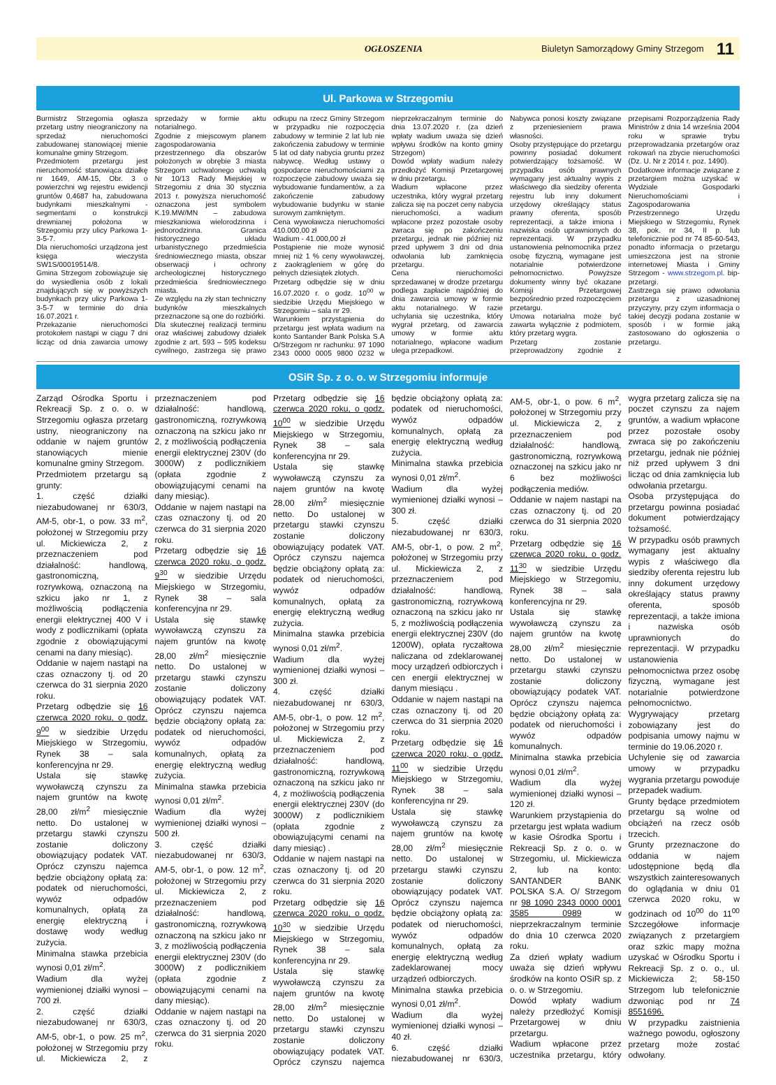OGŁOSZENIA Biuletyn Samorządowy Gminy Strzegom 11
Ul. Parkowa w Strzegomiu
Burmistrz Strzegomia ogłasza przetarg ustny nieograniczony na sprzedaż nieruchomości zabudowanej stanowiącej mienie komunalne gminy Strzegom.
Przedmiotem przetargu jest nieruchomość stanowiąca działkę nr 1649, AM-15, Obr. 3 o powierzchni wg rejestru ewidencji gruntów 0,4687 ha, zabudowana budynkami mieszkalnymi - segmentami o konstrukcji drewnianej położona w Strzegomiu przy ulicy Parkowa 1-3-5-7.
Dla nieruchomości urządzona jest księga wieczysta SW1S/00019514/8.
Gmina Strzegom zobowiązuje się do wysiedlenia osób z lokali znajdujących się w powyższych budynkach przy ulicy Parkowa 1-3-5-7 w terminie do dnia 16.07.2021 r.
Przekazanie nieruchomości protokołem nastąpi w ciągu 7 dni licząc od dnia zawarcia umowy sprzedaży w formie aktu notarialnego.
Zgodnie z miejscowym planem zagospodarowania przestrzennego dla obszarów położonych w obrębie 3 miasta Strzegom uchwalonego uchwałą Nr 10/13 Rady Miejskiej w Strzegomiu z dnia 30 stycznia 2013 r. powyższa nieruchomość oznaczona jest symbolem K.19.MW/MN – zabudowa mieszkaniowa wielorodzinna i jednorodzinna. Granica historycznego układu urbanistycznego przedmieścia średniowiecznego miasta, obszar obserwacji i ochrony archeologicznej historycznego przedmieścia średniowiecznego miasta.
Ze względu na zły stan techniczny budynków mieszkalnych przeznaczone są one do rozbiórki.
Dla skutecznej realizacji terminu oraz właściwej zabudowy działek zgodnie z art. 593 – 595 kodeksu cywilnego, zastrzega się prawo odkupu na rzecz Gminy Strzegom w przypadku nie rozpoczęcia zabudowy w terminie 2 lat lub nie zakończenia zabudowy w terminie 5 lat od daty nabycia gruntu przez nabywcę. Według ustawy o gospodarce nieruchomościami za rozpoczęcie zabudowy uważa się wybudowanie fundamentów, a za zakończenie zabudowy wybudowanie budynku w stanie surowym zamkniętym.
Cena wywoławcza nieruchomości 410.000,00 zł
Wadium - 41.000,00 zł
Postąpienie nie może wynosić mniej niż 1 % ceny wywoławczej, z zaokrągleniem w górę do pełnych dziesiątek złotych.
Przetarg odbędzie się w dniu 16.07.2020 r. o godz. 10<sup>00</sup> w siedzibie Urzędu Miejskiego w Strzegomiu – sala nr 29.
Warunkiem przystąpienia do przetargu jest wpłata wadium na konto Santander Bank Polska S.A O/Strzegom nr rachunku: 97 1090 2343 0000 0005 9800 0232 w nieprzekraczalnym terminie do dnia 13.07.2020 r. (za dzień wpłaty wadium uważa się dzień wpływu środków na konto gminy Strzegom)
Dowód wpłaty wadium należy przedłożyć Komisji Przetargowej w dniu przetargu.
Wadium wpłacone przez uczestnika, który wygrał przetarg zalicza się na poczet ceny nabycia nieruchomości, a wadium wpłacone przez pozostałe osoby zwraca się po zakończeniu przetargu, jednak nie później niż przed upływem 3 dni od dnia odwołania lub zamknięcia przetargu.
Cena nieruchomości sprzedawanej w drodze przetargu podlega zapłacie najpóźniej do dnia zawarcia umowy w formie aktu notarialnego. W razie uchylania się uczestnika, który wygrał przetarg, od zawarcia umowy w formie aktu notarialnego, wpłacone wadium ulega przepadkowi.
Nabywca ponosi koszty związane z przeniesieniem prawa własności.
Osoby przystępujące do przetargu powinny posiadać dokument potwierdzający tożsamość. W przypadku osób prawnych wymagany jest aktualny wypis z właściwego dla siedziby oferenta rejestru lub inny dokument urzędowy określający status prawny oferenta, sposób reprezentacji, a także imiona i nazwiska osób uprawnionych do reprezentacji. W przypadku ustanowienia pełnomocnika przez osobę fizyczną, wymagane jest notarialnie potwierdzone pełnomocnictwo. Powyższe dokumenty winny być okazane Komisji Przetargowej bezpośrednio przed rozpoczęciem przetargu.
Umowa notarialna może być zawarta wyłącznie z podmiotem, który przetarg wygra.
Przetarg zostanie przeprowadzony zgodnie z przepisami Rozporządzenia Rady Ministrów z dnia 14 września 2004 roku w sprawie trybu przeprowadzania przetargów oraz rokowań na zbycie nieruchomości (Dz. U. Nr z 2014 r. poz. 1490).
Dodatkowe informacje związane z przetargiem można uzyskać w Wydziale Gospodarki Nieruchomościami i Zagospodarowania Przestrzennego Urzędu Miejskiego w Strzegomiu, Rynek 38, pok. nr 34, II p. lub telefonicznie pod nr 74 85-60-543, ponadto informacja o przetargu umieszczona jest na stronie internetowej Miasta i Gminy Strzegom - www.strzegom.pl. bip-przetargi.
Zastrzega się prawo odwołania przetargu z uzasadnionej przyczyny, przy czym informacja o takiej decyzji podana zostanie w sposób i w formie jaką zastosowano do ogłoszenia o przetargu.
OSiR Sp. z o. o. w Strzegomiu informuje
Zarząd Ośrodka Sportu i Rekreacji Sp. z o. o. w Strzegomiu ogłasza przetarg ustny, nieograniczony na oddanie w najem gruntów stanowiących mienie komunalne gminy Strzegom.
Przedmiotem przetargu są grunty:
1. część działki niezabudowanej nr 630/3, AM-5, obr-1, o pow. 33 m<sup>2</sup>, położonej w Strzegomiu przy ul. Mickiewicza 2, z przeznaczeniem pod działalność: handlową, gastronomiczną, rozrywkową, oznaczoną na szkicu jako nr 1, z możliwością podłączenia energii elektrycznej 400 V i wody z podlicznikami (opłata zgodnie z obowiązującymi cenami na dany miesiąc).
Oddanie w najem nastąpi na czas oznaczony tj. od 20 czerwca do 31 sierpnia 2020 roku.
Przetarg odbędzie się 16 czerwca 2020 roku, o godz. 9<sup>00</sup> w siedzibie Urzędu Miejskiego w Strzegomiu, Rynek 38 – sala konferencyjna nr 29.
Ustala się stawkę wywoławczą czynszu za najem gruntów na kwotę 28,00 zł/m<sup>2</sup> miesięcznie netto. Do ustalonej w przetargu stawki czynszu zostanie doliczony obowiązujący podatek VAT. Oprócz czynszu najemca będzie obciążony opłatą za: podatek od nieruchomości, wywóz odpadów komunalnych, opłatą za energię elektryczną i dostawę wody według zużycia.
Minimalna stawka przebicia wynosi 0,01 zł/m<sup>2</sup>.
Wadium dla wyżej wymienionej działki wynosi – 700 zł.
2. część działki niezabudowanej nr 630/3, AM-5, obr-1, o pow. 25 m<sup>2</sup>, położonej w Strzegomiu przy ul. Mickiewicza 2, z przeznaczeniem pod działalność: handlową, gastronomiczną, rozrywkową oznaczoną na szkicu jako nr 2, z możliwością podłączenia energii elektrycznej 230V (do 3000W) z podlicznikiem (opłata zgodnie z obowiązującymi cenami na dany miesiąc).
Oddanie w najem nastąpi na czas oznaczony tj. od 20 czerwca do 31 sierpnia 2020 roku.
Przetarg odbędzie się 16 czerwca 2020 roku, o godz. 9<sup>30</sup> w siedzibie Urzędu Miejskiego w Strzegomiu, Rynek 38 – sala konferencyjna nr 29.
Ustala się stawkę wywoławczą czynszu za najem gruntów na kwotę 28,00 zł/m<sup>2</sup> miesięcznie netto. Do ustalonej w przetargu stawki czynszu zostanie doliczony obowiązujący podatek VAT. Oprócz czynszu najemca będzie obciążony opłatą za: podatek od nieruchomości, wywóz odpadów komunalnych, opłatą za energię elektryczną według zużycia.
Minimalna stawka przebicia wynosi 0,01 zł/m<sup>2</sup>.
Wadium dla wyżej wymienionej działki wynosi – 500 zł.
3. część działki niezabudowanej nr 630/3, AM-5, obr-1, o pow. 12 m<sup>2</sup>, położonej w Strzegomiu przy ul. Mickiewicza 2, z przeznaczeniem pod działalność: handlową, gastronomiczną, rozrywkową oznaczoną na szkicu jako nr 3, z możliwością podłączenia energii elektrycznej 230V (do 3000W) z podlicznikiem (opłata zgodnie z obowiązującymi cenami na dany miesiąc).
Oddanie w najem nastąpi na czas oznaczony tj. od 20 czerwca do 31 sierpnia 2020 roku.
Przetarg odbędzie się 16 czerwca 2020 roku, o godz. 10<sup>00</sup> w siedzibie Urzędu Miejskiego w Strzegomiu, Rynek 38 – sala konferencyjna nr 29.
Ustala się stawkę wywoławczą czynszu za najem gruntów na kwotę 28,00 zł/m<sup>2</sup> miesięcznie netto. Do ustalonej w przetargu stawki czynszu zostanie doliczony obowiązujący podatek VAT. Oprócz czynszu najemca będzie obciążony opłatą za: podatek od nieruchomości, wywóz odpadów komunalnych, opłatą za energię elektryczną według zużycia.
Minimalna stawka przebicia wynosi 0,01 zł/m<sup>2</sup>.
Wadium dla wyżej wymienionej działki wynosi – 300 zł.
4. część działki niezabudowanej nr 630/3, AM-5, obr-1, o pow. 12 m<sup>2</sup>, położonej w Strzegomiu przy ul. Mickiewicza 2, z przeznaczeniem pod działalność: handlową, gastronomiczną, rozrywkową oznaczoną na szkicu jako nr 4, z możliwością podłączenia energii elektrycznej 230V (do 3000W) z podlicznikiem (opłata zgodnie z obowiązującymi cenami na dany miesiąc) .
Oddanie w najem nastąpi na czas oznaczony tj. od 20 czerwca do 31 sierpnia 2020 roku.
Przetarg odbędzie się 16 czerwca 2020 roku, o godz. 10<sup>30</sup> w siedzibie Urzędu Miejskiego w Strzegomiu, Rynek 38 – sala konferencyjna nr 29.
Ustala się stawkę wywoławczą czynszu za najem gruntów na kwotę 28,00 zł/m<sup>2</sup> miesięcznie netto. Do ustalonej w przetargu stawki czynszu zostanie doliczony obowiązujący podatek VAT. Oprócz czynszu najemca będzie obciążony opłatą za: podatek od nieruchomości, wywóz odpadów komunalnych, opłatą za energię elektryczną według zużycia.
Minimalna stawka przebicia wynosi 0,01 zł/m<sup>2</sup>.
Wadium dla wyżej wymienionej działki wynosi – 300 zł.
5. część działki niezabudowanej nr 630/3, AM-5, obr-1, o pow. 2 m<sup>2</sup>, położonej w Strzegomiu przy ul. Mickiewicza 2, z przeznaczeniem pod działalność: handlową, gastronomiczną, rozrywkową oznaczoną na szkicu jako nr 5, z możliwością podłączenia energii elektrycznej 230V (do 1200W), opłata ryczałtowa naliczana od zdeklarowanej mocy urządzeń odbiorczych i cen energii elektrycznej w danym miesiącu .
Oddanie w najem nastąpi na czas oznaczony tj. od 20 czerwca do 31 sierpnia 2020 roku.
Przetarg odbędzie się 16 czerwca 2020 roku, o godz. 11<sup>00</sup> w siedzibie Urzędu Miejskiego w Strzegomiu, Rynek 38 – sala konferencyjna nr 29.
Ustala się stawkę wywoławczą czynszu za najem gruntów na kwotę 28,00 zł/m<sup>2</sup> miesięcznie netto. Do ustalonej w przetargu stawki czynszu zostanie doliczony obowiązujący podatek VAT. Oprócz czynszu najemca będzie obciążony opłatą za: podatek od nieruchomości, wywóz odpadów komunalnych, opłatą za energię elektryczną według zadeklarowanej mocy urządzeń odbiorczych.
Minimalna stawka przebicia wynosi 0,01 zł/m<sup>2</sup>.
Wadium dla wyżej wymienionej działki wynosi – 40 zł.
6. część działki niezabudowanej nr 630/3, AM-5, obr-1, o pow. 6 m<sup>2</sup>, położonej w Strzegomiu przy ul. Mickiewicza 2, z przeznaczeniem pod działalność: handlową, gastronomiczną, rozrywkową oznaczonej na szkicu jako nr 6 bez możliwości podłączenia mediów.
Oddanie w najem nastąpi na czas oznaczony tj. od 20 czerwca do 31 sierpnia 2020 roku.
Przetarg odbędzie się 16 czerwca 2020 roku, o godz. 11<sup>30</sup> w siedzibie Urzędu Miejskiego w Strzegomiu, Rynek 38 – sala konferencyjna nr 29.
Ustala się stawkę wywoławczą czynszu za najem gruntów na kwotę 28,00 zł/m<sup>2</sup> miesięcznie netto. Do ustalonej w przetargu stawki czynszu zostanie doliczony obowiązujący podatek VAT. Oprócz czynszu najemca będzie obciążony opłatą za: podatek od nieruchomości i wywóz odpadów komunalnych.
Minimalna stawka przebicia wynosi 0,01 zł/m<sup>2</sup>.
Wadium dla wyżej wymienionej działki wynosi – 120 zł.
Warunkiem przystąpienia do przetargu jest wpłata wadium w kasie Ośrodka Sportu i Rekreacji Sp. z o. o. w Strzegomiu, ul. Mickiewicza 2, lub na konto: SANTANDER BANK POLSKA S.A. O/ Strzegom nr 98 1090 2343 0000 0001 3585 0989 w nieprzekraczalnym terminie do dnia 10 czerwca 2020 roku.
Za dzień wpłaty wadium uważa się dzień wpływu środków na konto OSiR sp. z o. o. w Strzegomiu.
Dowód wpłaty wadium należy przedłożyć Komisji Przetargowej w dniu przetargu.
Wadium wpłacone przez uczestnika przetargu, który wygra przetarg zalicza się na poczet czynszu za najem gruntów, a wadium wpłacone przez pozostałe osoby zwraca się po zakończeniu przetargu, jednak nie później niż przed upływem 3 dni licząc od dnia zamknięcia lub odwołania przetargu.
Osoba przystępująca do przetargu powinna posiadać dokument potwierdzający tożsamość.
W przypadku osób prawnych wymagany jest aktualny wypis z właściwego dla siedziby oferenta rejestru lub inny dokument urzędowy określający status prawny oferenta, sposób reprezentacji, a także imiona i nazwiska osób uprawnionych do reprezentacji. W przypadku ustanowienia pełnomocnictwa przez osobę fizyczną, wymagane jest notarialnie potwierdzone pełnomocnictwo.
Wygrywający przetarg zobowiązany jest do podpisania umowy najmu w terminie do 19.06.2020 r.
Uchylenie się od zawarcia umowy w przypadku wygrania przetargu powoduje przepadek wadium.
Grunty będące przedmiotem przetargu są wolne od obciążeń na rzecz osób trzecich.
Grunty przeznaczone do oddania w najem udostępnione będą dla wszystkich zainteresowanych do oglądania w dniu 01 czerwca 2020 roku, w godzinach od 10<sup>00</sup> do 11<sup>00</sup> Szczegółowe informacje związanych z przetargiem oraz szkic mapy można uzyskać w Ośrodku Sportu i Rekreacji Sp. z o. o., ul. Mickiewicza 2; 58-150 Strzegom lub telefonicznie dzwoniąc pod nr 74 8551696.
W przypadku zaistnienia ważnego powodu, ogłoszony przetarg może zostać odwołany.